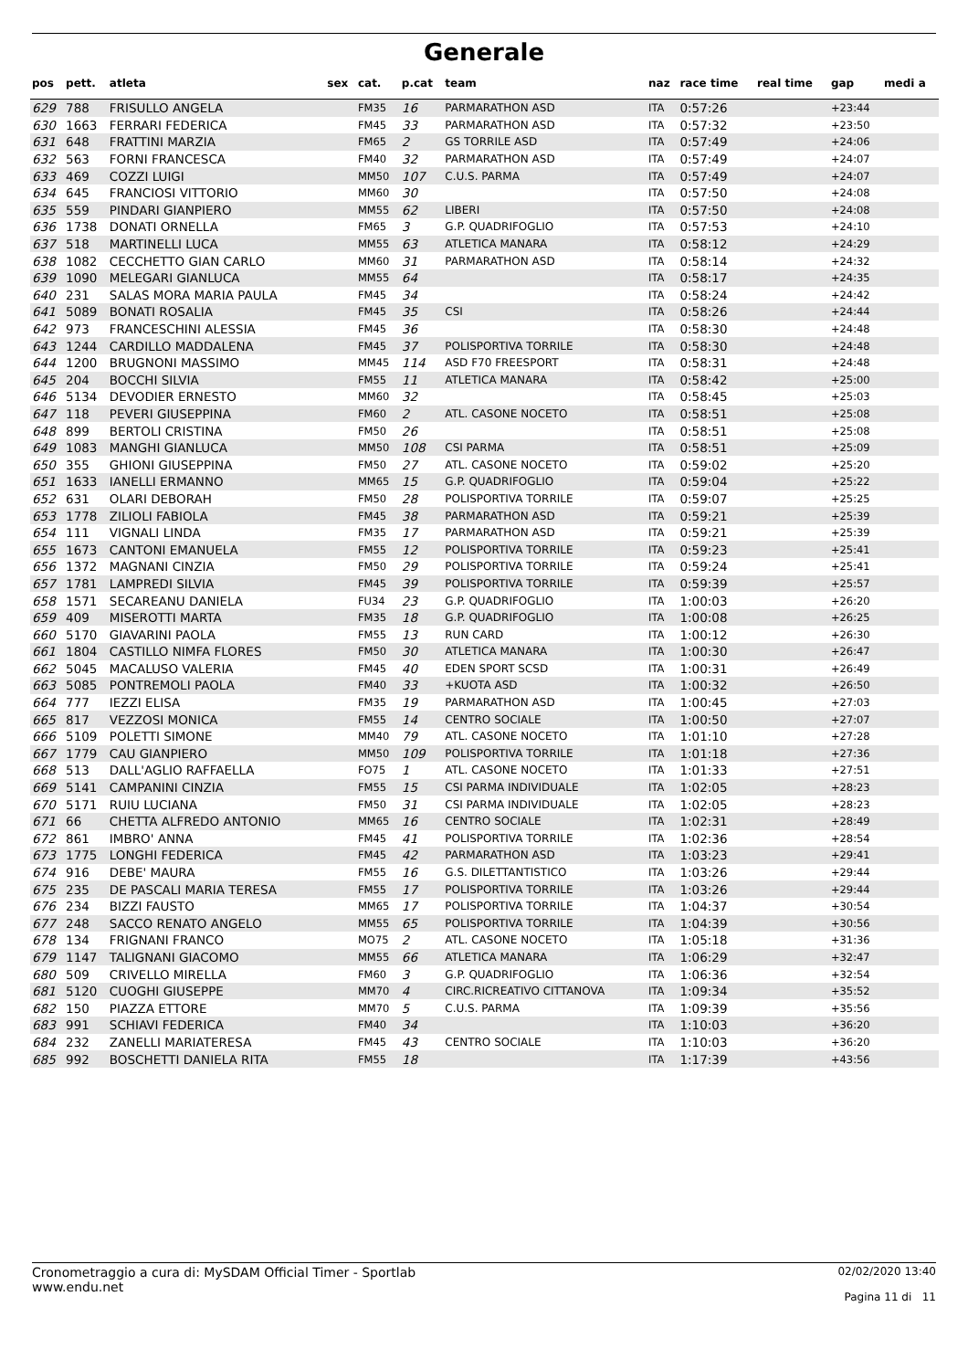Generale
| pos | pett. | atleta | sex | cat. | p.cat | team | naz | race time | real time | gap | medi a |
| --- | --- | --- | --- | --- | --- | --- | --- | --- | --- | --- | --- |
| 629 | 788 | FRISULLO ANGELA | | FM35 | 16 | PARMARATHON ASD | ITA | 0:57:26 | | +23:44 | |
| 630 | 1663 | FERRARI FEDERICA | | FM45 | 33 | PARMARATHON ASD | ITA | 0:57:32 | | +23:50 | |
| 631 | 648 | FRATTINI MARZIA | | FM65 | 2 | GS TORRILE ASD | ITA | 0:57:49 | | +24:06 | |
| 632 | 563 | FORNI FRANCESCA | | FM40 | 32 | PARMARATHON ASD | ITA | 0:57:49 | | +24:07 | |
| 633 | 469 | COZZI LUIGI | | MM50 | 107 | C.U.S. PARMA | ITA | 0:57:49 | | +24:07 | |
| 634 | 645 | FRANCIOSI VITTORIO | | MM60 | 30 | | ITA | 0:57:50 | | +24:08 | |
| 635 | 559 | PINDARI GIANPIERO | | MM55 | 62 | LIBERI | ITA | 0:57:50 | | +24:08 | |
| 636 | 1738 | DONATI ORNELLA | | FM65 | 3 | G.P. QUADRIFOGLIO | ITA | 0:57:53 | | +24:10 | |
| 637 | 518 | MARTINELLI LUCA | | MM55 | 63 | ATLETICA MANARA | ITA | 0:58:12 | | +24:29 | |
| 638 | 1082 | CECCHETTO GIAN CARLO | | MM60 | 31 | PARMARATHON ASD | ITA | 0:58:14 | | +24:32 | |
| 639 | 1090 | MELEGARI GIANLUCA | | MM55 | 64 | | ITA | 0:58:17 | | +24:35 | |
| 640 | 231 | SALAS MORA MARIA PAULA | | FM45 | 34 | | ITA | 0:58:24 | | +24:42 | |
| 641 | 5089 | BONATI ROSALIA | | FM45 | 35 | CSI | ITA | 0:58:26 | | +24:44 | |
| 642 | 973 | FRANCESCHINI ALESSIA | | FM45 | 36 | | ITA | 0:58:30 | | +24:48 | |
| 643 | 1244 | CARDILLO MADDALENA | | FM45 | 37 | POLISPORTIVA TORRILE | ITA | 0:58:30 | | +24:48 | |
| 644 | 1200 | BRUGNONI MASSIMO | | MM45 | 114 | ASD F70 FREESPORT | ITA | 0:58:31 | | +24:48 | |
| 645 | 204 | BOCCHI SILVIA | | FM55 | 11 | ATLETICA MANARA | ITA | 0:58:42 | | +25:00 | |
| 646 | 5134 | DEVODIER ERNESTO | | MM60 | 32 | | ITA | 0:58:45 | | +25:03 | |
| 647 | 118 | PEVERI GIUSEPPINA | | FM60 | 2 | ATL. CASONE NOCETO | ITA | 0:58:51 | | +25:08 | |
| 648 | 899 | BERTOLI CRISTINA | | FM50 | 26 | | ITA | 0:58:51 | | +25:08 | |
| 649 | 1083 | MANGHI GIANLUCA | | MM50 | 108 | CSI PARMA | ITA | 0:58:51 | | +25:09 | |
| 650 | 355 | GHIONI GIUSEPPINA | | FM50 | 27 | ATL. CASONE NOCETO | ITA | 0:59:02 | | +25:20 | |
| 651 | 1633 | IANELLI ERMANNO | | MM65 | 15 | G.P. QUADRIFOGLIO | ITA | 0:59:04 | | +25:22 | |
| 652 | 631 | OLARI DEBORAH | | FM50 | 28 | POLISPORTIVA TORRILE | ITA | 0:59:07 | | +25:25 | |
| 653 | 1778 | ZILIOLI FABIOLA | | FM45 | 38 | PARMARATHON ASD | ITA | 0:59:21 | | +25:39 | |
| 654 | 111 | VIGNALI LINDA | | FM35 | 17 | PARMARATHON ASD | ITA | 0:59:21 | | +25:39 | |
| 655 | 1673 | CANTONI EMANUELA | | FM55 | 12 | POLISPORTIVA TORRILE | ITA | 0:59:23 | | +25:41 | |
| 656 | 1372 | MAGNANI CINZIA | | FM50 | 29 | POLISPORTIVA TORRILE | ITA | 0:59:24 | | +25:41 | |
| 657 | 1781 | LAMPREDI SILVIA | | FM45 | 39 | POLISPORTIVA TORRILE | ITA | 0:59:39 | | +25:57 | |
| 658 | 1571 | SECAREANU DANIELA | | FU34 | 23 | G.P. QUADRIFOGLIO | ITA | 1:00:03 | | +26:20 | |
| 659 | 409 | MISEROTTI MARTA | | FM35 | 18 | G.P. QUADRIFOGLIO | ITA | 1:00:08 | | +26:25 | |
| 660 | 5170 | GIAVARINI PAOLA | | FM55 | 13 | RUN CARD | ITA | 1:00:12 | | +26:30 | |
| 661 | 1804 | CASTILLO NIMFA FLORES | | FM50 | 30 | ATLETICA MANARA | ITA | 1:00:30 | | +26:47 | |
| 662 | 5045 | MACALUSO VALERIA | | FM45 | 40 | EDEN SPORT SCSD | ITA | 1:00:31 | | +26:49 | |
| 663 | 5085 | PONTREMOLI PAOLA | | FM40 | 33 | +KUOTA ASD | ITA | 1:00:32 | | +26:50 | |
| 664 | 777 | IEZZI ELISA | | FM35 | 19 | PARMARATHON ASD | ITA | 1:00:45 | | +27:03 | |
| 665 | 817 | VEZZOSI MONICA | | FM55 | 14 | CENTRO SOCIALE | ITA | 1:00:50 | | +27:07 | |
| 666 | 5109 | POLETTI SIMONE | | MM40 | 79 | ATL. CASONE NOCETO | ITA | 1:01:10 | | +27:28 | |
| 667 | 1779 | CAU GIANPIERO | | MM50 | 109 | POLISPORTIVA TORRILE | ITA | 1:01:18 | | +27:36 | |
| 668 | 513 | DALL'AGLIO RAFFAELLA | | FO75 | 1 | ATL. CASONE NOCETO | ITA | 1:01:33 | | +27:51 | |
| 669 | 5141 | CAMPANINI CINZIA | | FM55 | 15 | CSI PARMA INDIVIDUALE | ITA | 1:02:05 | | +28:23 | |
| 670 | 5171 | RUIU LUCIANA | | FM50 | 31 | CSI PARMA INDIVIDUALE | ITA | 1:02:05 | | +28:23 | |
| 671 | 66 | CHETTA ALFREDO ANTONIO | | MM65 | 16 | CENTRO SOCIALE | ITA | 1:02:31 | | +28:49 | |
| 672 | 861 | IMBRO' ANNA | | FM45 | 41 | POLISPORTIVA TORRILE | ITA | 1:02:36 | | +28:54 | |
| 673 | 1775 | LONGHI FEDERICA | | FM45 | 42 | PARMARATHON ASD | ITA | 1:03:23 | | +29:41 | |
| 674 | 916 | DEBE' MAURA | | FM55 | 16 | G.S. DILETTANTISTICO | ITA | 1:03:26 | | +29:44 | |
| 675 | 235 | DE PASCALI MARIA TERESA | | FM55 | 17 | POLISPORTIVA TORRILE | ITA | 1:03:26 | | +29:44 | |
| 676 | 234 | BIZZI FAUSTO | | MM65 | 17 | POLISPORTIVA TORRILE | ITA | 1:04:37 | | +30:54 | |
| 677 | 248 | SACCO RENATO ANGELO | | MM55 | 65 | POLISPORTIVA TORRILE | ITA | 1:04:39 | | +30:56 | |
| 678 | 134 | FRIGNANI FRANCO | | MO75 | 2 | ATL. CASONE NOCETO | ITA | 1:05:18 | | +31:36 | |
| 679 | 1147 | TALIGNANI GIACOMO | | MM55 | 66 | ATLETICA MANARA | ITA | 1:06:29 | | +32:47 | |
| 680 | 509 | CRIVELLO MIRELLA | | FM60 | 3 | G.P. QUADRIFOGLIO | ITA | 1:06:36 | | +32:54 | |
| 681 | 5120 | CUOGHI GIUSEPPE | | MM70 | 4 | CIRC.RICREATIVO CITTANOVA | ITA | 1:09:34 | | +35:52 | |
| 682 | 150 | PIAZZA ETTORE | | MM70 | 5 | C.U.S. PARMA | ITA | 1:09:39 | | +35:56 | |
| 683 | 991 | SCHIAVI FEDERICA | | FM40 | 34 | | ITA | 1:10:03 | | +36:20 | |
| 684 | 232 | ZANELLI MARIATERESA | | FM45 | 43 | CENTRO SOCIALE | ITA | 1:10:03 | | +36:20 | |
| 685 | 992 | BOSCHETTI DANIELA RITA | | FM55 | 18 | | ITA | 1:17:39 | | +43:56 | |
Cronometraggio a cura di: MySDAM Official Timer - Sportlab
www.endu.net
02/02/2020 13:40
Pagina 11 di 11